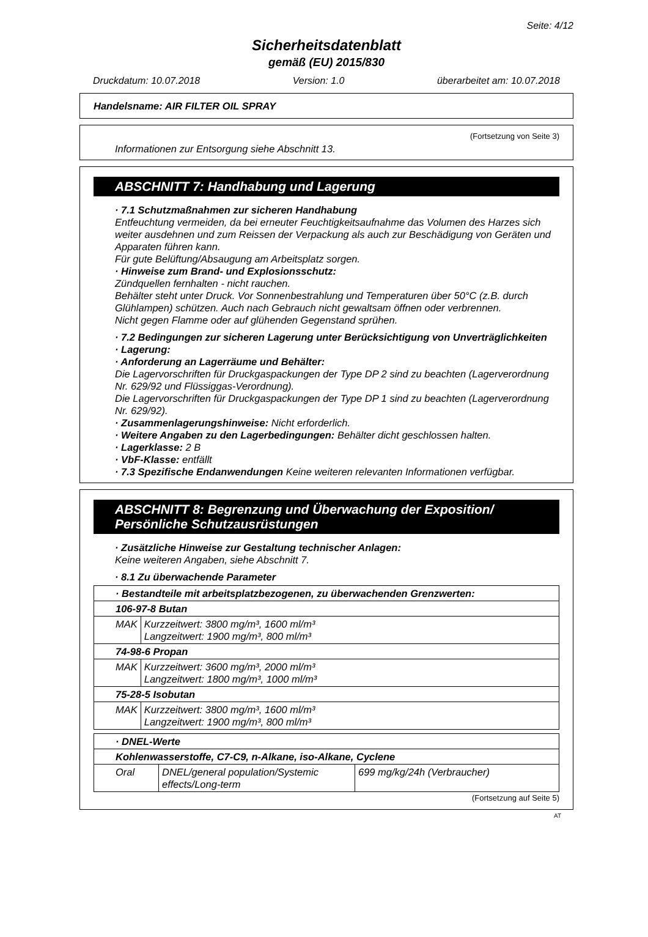Seite: 4/12
Sicherheitsdatenblatt
gemäß (EU) 2015/830
Druckdatum: 10.07.2018 Version: 1.0 überarbeitet am: 10.07.2018
Handelsname: AIR FILTER OIL SPRAY
(Fortsetzung von Seite 3)
Informationen zur Entsorgung siehe Abschnitt 13.
ABSCHNITT 7: Handhabung und Lagerung
· 7.1 Schutzmaßnahmen zur sicheren Handhabung
Entfeuchtung vermeiden, da bei erneuter Feuchtigkeitsaufnahme das Volumen des Harzes sich weiter ausdehnen und zum Reissen der Verpackung als auch zur Beschädigung von Geräten und Apparaten führen kann.
Für gute Belüftung/Absaugung am Arbeitsplatz sorgen.
· Hinweise zum Brand- und Explosionsschutz:
Zündquellen fernhalten - nicht rauchen.
Behälter steht unter Druck. Vor Sonnenbestrahlung und Temperaturen über 50°C (z.B. durch Glühlampen) schützen. Auch nach Gebrauch nicht gewaltsam öffnen oder verbrennen.
Nicht gegen Flamme oder auf glühenden Gegenstand sprühen.
· 7.2 Bedingungen zur sicheren Lagerung unter Berücksichtigung von Unverträglichkeiten
· Lagerung:
· Anforderung an Lagerräume und Behälter:
Die Lagervorschriften für Druckgaspackungen der Type DP 2 sind zu beachten (Lagerverordnung Nr. 629/92 und Flüssiggas-Verordnung).
Die Lagervorschriften für Druckgaspackungen der Type DP 1 sind zu beachten (Lagerverordnung Nr. 629/92).
· Zusammenlagerungshinweise: Nicht erforderlich.
· Weitere Angaben zu den Lagerbedingungen: Behälter dicht geschlossen halten.
· Lagerklasse: 2 B
· VbF-Klasse: entfällt
· 7.3 Spezifische Endanwendungen Keine weiteren relevanten Informationen verfügbar.
ABSCHNITT 8: Begrenzung und Überwachung der Exposition/ Persönliche Schutzausrüstungen
· Zusätzliche Hinweise zur Gestaltung technischer Anlagen:
Keine weiteren Angaben, siehe Abschnitt 7.
· 8.1 Zu überwachende Parameter
| · Bestandteile mit arbeitsplatzbezogenen, zu überwachenden Grenzwerten: | |
| 106-97-8 Butan | |
| MAK | Kurzzeitwert: 3800 mg/m³, 1600 ml/m³ Langzeitwert: 1900 mg/m³, 800 ml/m³ |
| 74-98-6 Propan | |
| MAK | Kurzzeitwert: 3600 mg/m³, 2000 ml/m³ Langzeitwert: 1800 mg/m³, 1000 ml/m³ |
| 75-28-5 Isobutan | |
| MAK | Kurzzeitwert: 3800 mg/m³, 1600 ml/m³ Langzeitwert: 1900 mg/m³, 800 ml/m³ |
| · DNEL-Werte | | |
| Kohlenwasserstoffe, C7-C9, n-Alkane, iso-Alkane, Cyclene | | |
| Oral | DNEL/general population/Systemic effects/Long-term | 699 mg/kg/24h (Verbraucher) |
(Fortsetzung auf Seite 5)
AT